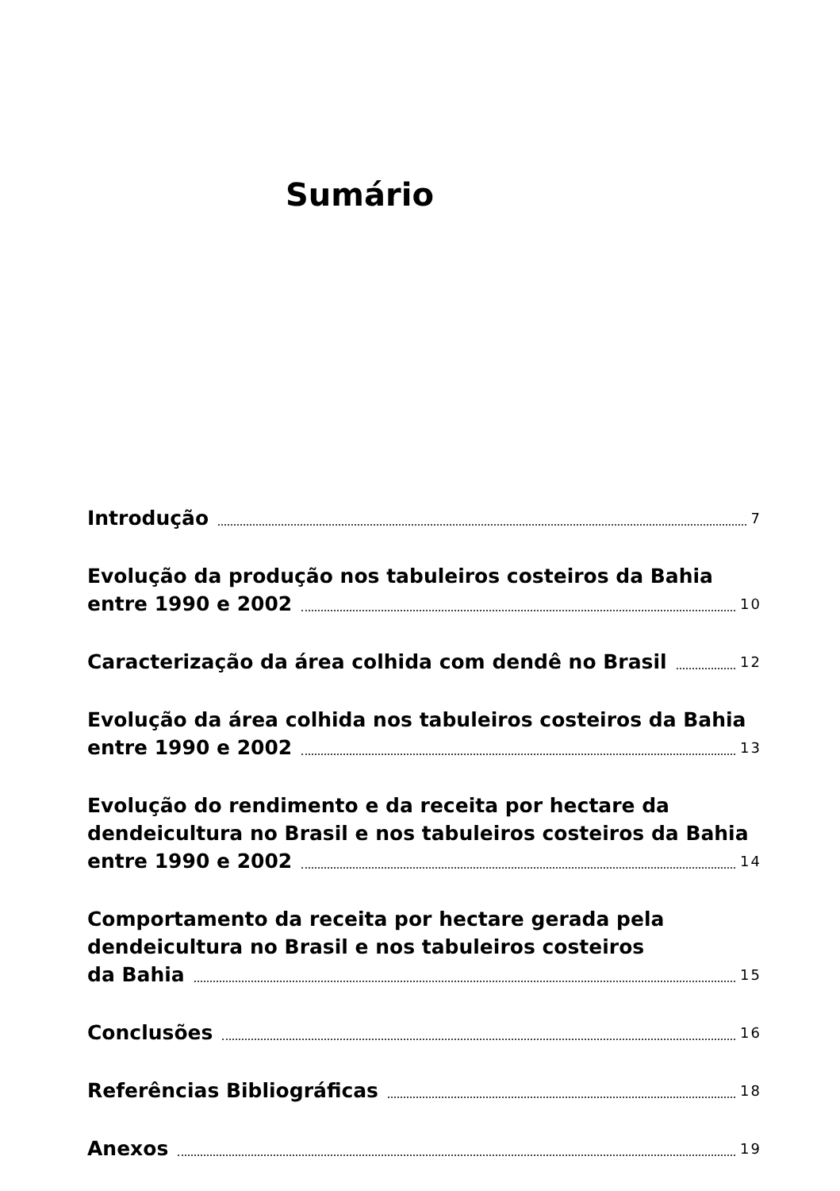Sumário
Introdução 7
Evolução da produção nos tabuleiros costeiros da Bahia
entre 1990 e 2002 10
Caracterização da área colhida com dendê no Brasil 12
Evolução da área colhida nos tabuleiros costeiros da Bahia
entre 1990 e 2002 13
Evolução do rendimento e da receita por hectare da
dendeicultura no Brasil e nos tabuleiros costeiros da Bahia
entre 1990 e 2002 14
Comportamento da receita por hectare gerada pela
dendeicultura no Brasil e nos tabuleiros costeiros
da Bahia 15
Conclusões 16
Referências Bibliográficas 18
Anexos 19